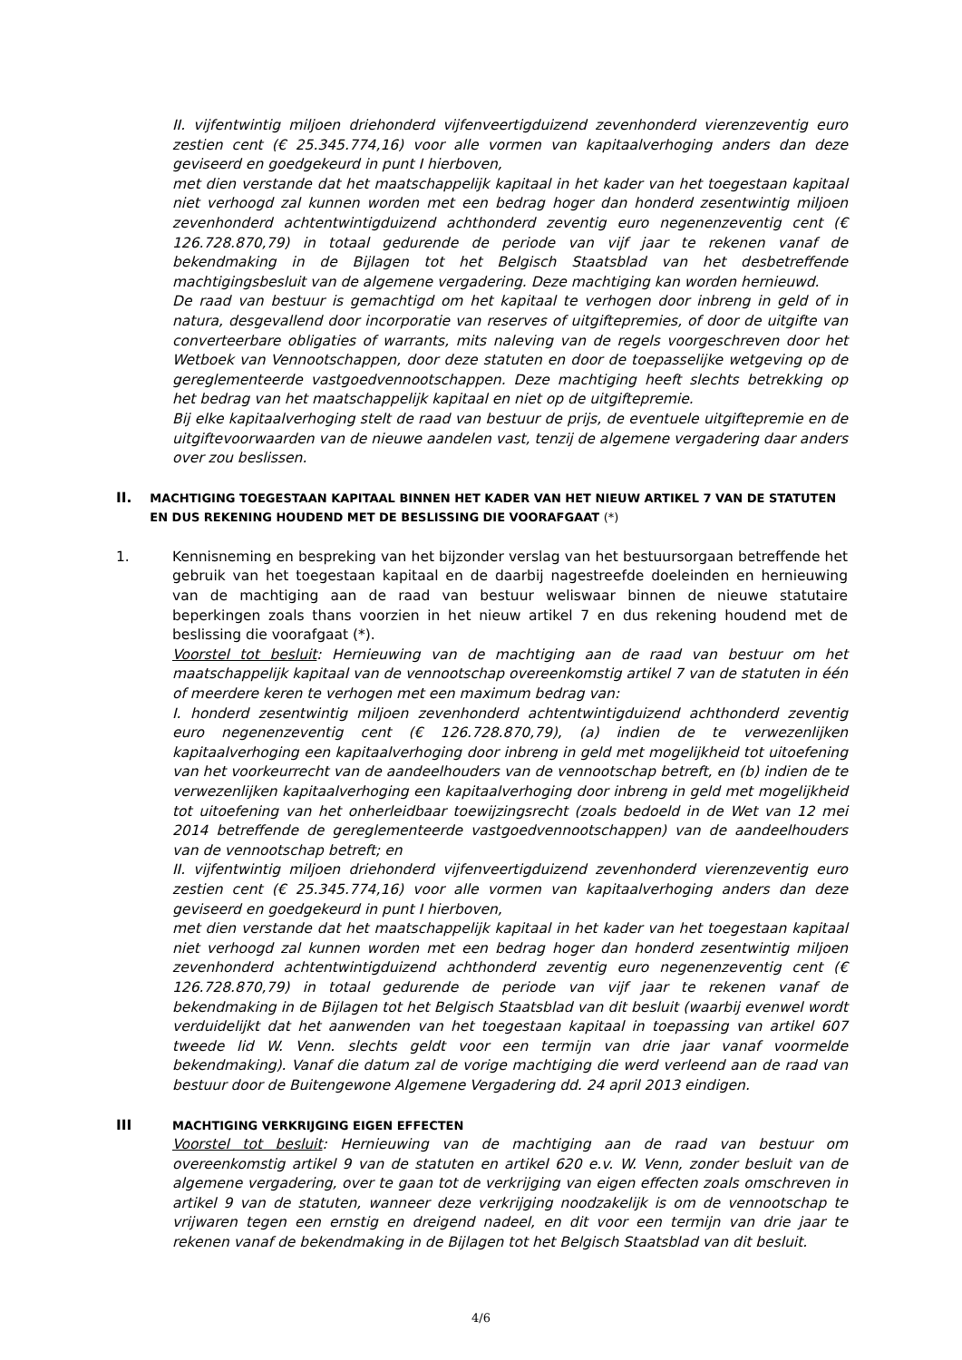II. vijfentwintig miljoen driehonderd vijfenveertigduizend zevenhonderd vierenzeventig euro zestien cent (€ 25.345.774,16) voor alle vormen van kapitaalverhoging anders dan deze geviseerd en goedgekeurd in punt I hierboven,
met dien verstande dat het maatschappelijk kapitaal in het kader van het toegestaan kapitaal niet verhoogd zal kunnen worden met een bedrag hoger dan honderd zesentwintig miljoen zevenhonderd achtentwintigduizend achthonderd zeventig euro negenenzeventig cent (€ 126.728.870,79) in totaal gedurende de periode van vijf jaar te rekenen vanaf de bekendmaking in de Bijlagen tot het Belgisch Staatsblad van het desbetreffende machtigingsbesluit van de algemene vergadering. Deze machtiging kan worden hernieuwd.
De raad van bestuur is gemachtigd om het kapitaal te verhogen door inbreng in geld of in natura, desgevallend door incorporatie van reserves of uitgiftepremies, of door de uitgifte van converteerbare obligaties of warrants, mits naleving van de regels voorgeschreven door het Wetboek van Vennootschappen, door deze statuten en door de toepasselijke wetgeving op de gereglementeerde vastgoedvennootschappen. Deze machtiging heeft slechts betrekking op het bedrag van het maatschappelijk kapitaal en niet op de uitgiftepremie.
Bij elke kapitaalverhoging stelt de raad van bestuur de prijs, de eventuele uitgiftepremie en de uitgiftevoorwaarden van de nieuwe aandelen vast, tenzij de algemene vergadering daar anders over zou beslissen.
II. MACHTIGING TOEGESTAAN KAPITAAL BINNEN HET KADER VAN HET NIEUW ARTIKEL 7 VAN DE STATUTEN EN DUS REKENING HOUDEND MET DE BESLISSING DIE VOORAFGAAT (*)
1. Kennisneming en bespreking van het bijzonder verslag van het bestuursorgaan betreffende het gebruik van het toegestaan kapitaal en de daarbij nagestreefde doeleinden en hernieuwing van de machtiging aan de raad van bestuur weliswaar binnen de nieuwe statutaire beperkingen zoals thans voorzien in het nieuw artikel 7 en dus rekening houdend met de beslissing die voorafgaat (*).
Voorstel tot besluit: Hernieuwing van de machtiging aan de raad van bestuur om het maatschappelijk kapitaal van de vennootschap overeenkomstig artikel 7 van de statuten in één of meerdere keren te verhogen met een maximum bedrag van:
I. honderd zesentwintig miljoen zevenhonderd achtentwintigduizend achthonderd zeventig euro negenenzeventig cent (€ 126.728.870,79), (a) indien de te verwezenlijken kapitaalverhoging een kapitaalverhoging door inbreng in geld met mogelijkheid tot uitoefening van het voorkeurrecht van de aandeelhouders van de vennootschap betreft, en (b) indien de te verwezenlijken kapitaalverhoging een kapitaalverhoging door inbreng in geld met mogelijkheid tot uitoefening van het onherleidbaar toewijzingsrecht (zoals bedoeld in de Wet van 12 mei 2014 betreffende de gereglementeerde vastgoedvennootschappen) van de aandeelhouders van de vennootschap betreft; en
II. vijfentwintig miljoen driehonderd vijfenveertigduizend zevenhonderd vierenzeventig euro zestien cent (€ 25.345.774,16) voor alle vormen van kapitaalverhoging anders dan deze geviseerd en goedgekeurd in punt I hierboven,
met dien verstande dat het maatschappelijk kapitaal in het kader van het toegestaan kapitaal niet verhoogd zal kunnen worden met een bedrag hoger dan honderd zesentwintig miljoen zevenhonderd achtentwintigduizend achthonderd zeventig euro negenenzeventig cent (€ 126.728.870,79) in totaal gedurende de periode van vijf jaar te rekenen vanaf de bekendmaking in de Bijlagen tot het Belgisch Staatsblad van dit besluit (waarbij evenwel wordt verduidelijkt dat het aanwenden van het toegestaan kapitaal in toepassing van artikel 607 tweede lid W. Venn. slechts geldt voor een termijn van drie jaar vanaf voormelde bekendmaking). Vanaf die datum zal de vorige machtiging die werd verleend aan de raad van bestuur door de Buitengewone Algemene Vergadering dd. 24 april 2013 eindigen.
III MACHTIGING VERKRIJGING EIGEN EFFECTEN
Voorstel tot besluit: Hernieuwing van de machtiging aan de raad van bestuur om overeenkomstig artikel 9 van de statuten en artikel 620 e.v. W. Venn, zonder besluit van de algemene vergadering, over te gaan tot de verkrijging van eigen effecten zoals omschreven in artikel 9 van de statuten, wanneer deze verkrijging noodzakelijk is om de vennootschap te vrijwaren tegen een ernstig en dreigend nadeel, en dit voor een termijn van drie jaar te rekenen vanaf de bekendmaking in de Bijlagen tot het Belgisch Staatsblad van dit besluit.
4/6